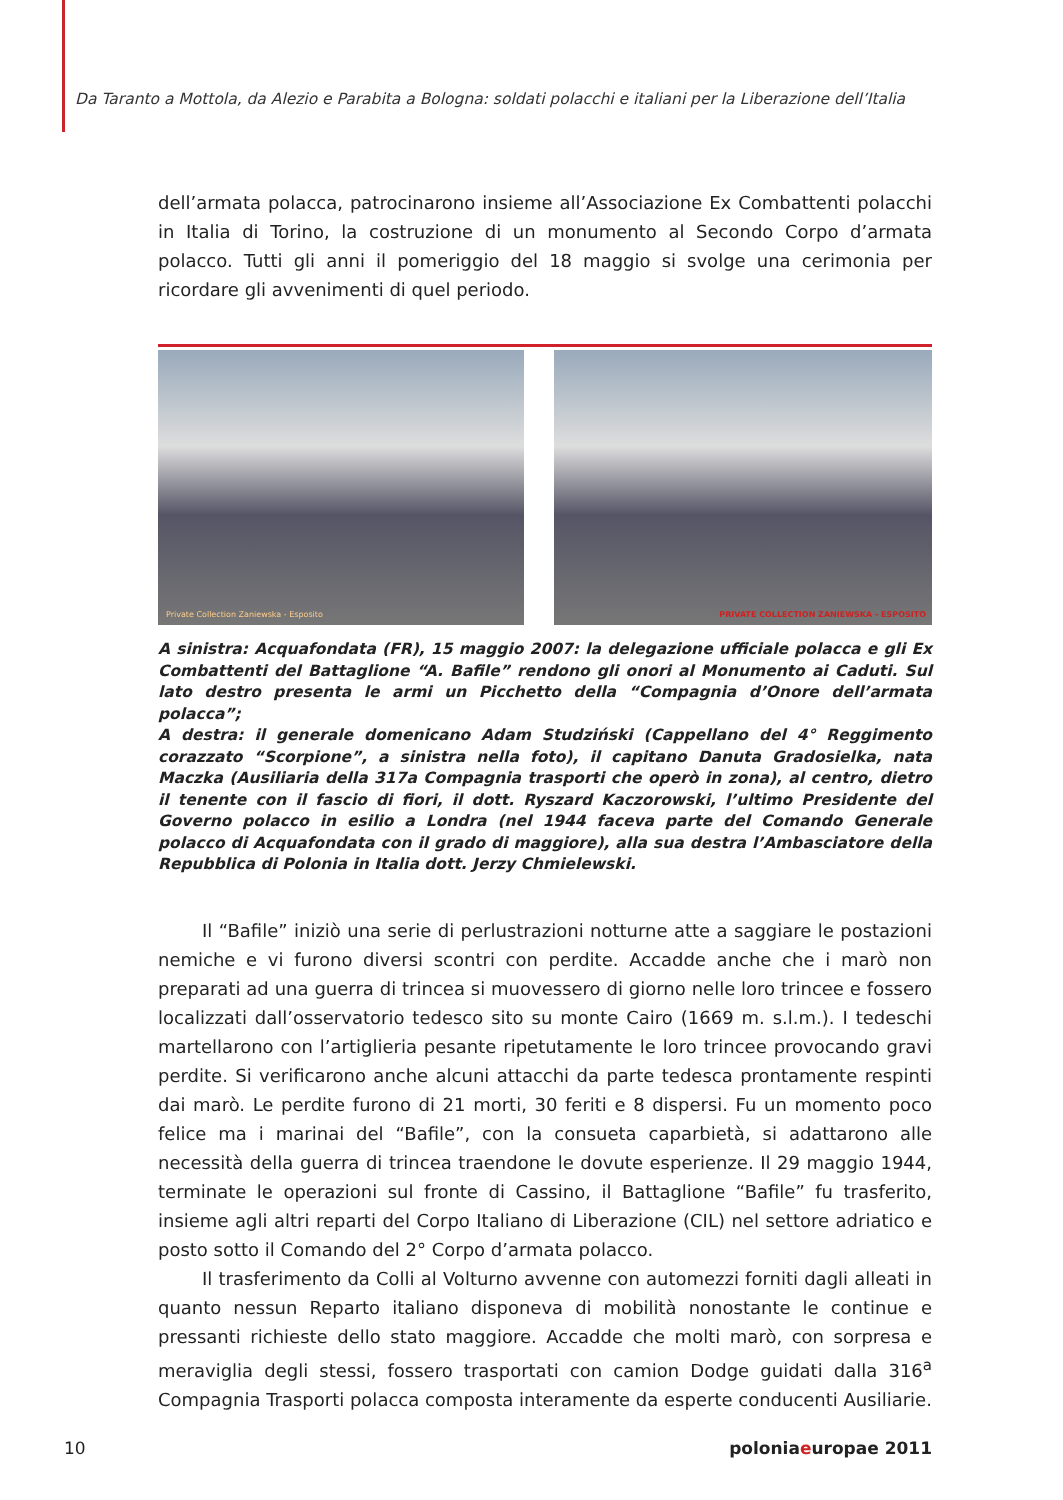Da Taranto a Mottola, da Alezio e Parabita a Bologna: soldati polacchi e italiani per la Liberazione dell’Italia
dell’armata polacca, patrocinarono insieme all’Associazione Ex Combattenti polacchi in Italia di Torino, la costruzione di un monumento al Secondo Corpo d’armata polacco. Tutti gli anni il pomeriggio del 18 maggio si svolge una cerimonia per ricordare gli avvenimenti di quel periodo.
Private Collection Zaniewska - Esposito
PRIVATE COLLECTION ZANIEWSKA - ESPOSITO
A sinistra: Acquafondata (FR), 15 maggio 2007: la delegazione ufficiale polacca e gli Ex Combattenti del Battaglione “A. Bafile” rendono gli onori al Monumento ai Caduti. Sul lato destro presenta le armi un Picchetto della “Compagnia d’Onore dell’armata polacca”;
A destra: il generale domenicano Adam Studziński (Cappellano del 4° Reggimento corazzato “Scorpione”, a sinistra nella foto), il capitano Danuta Gradosielka, nata Maczka (Ausiliaria della 317a Compagnia trasporti che operò in zona), al centro, dietro il tenente con il fascio di fiori, il dott. Ryszard Kaczorowski, l’ultimo Presidente del Governo polacco in esilio a Londra (nel 1944 faceva parte del Comando Generale polacco di Acquafondata con il grado di maggiore), alla sua destra l’Ambasciatore della Repubblica di Polonia in Italia dott. Jerzy Chmielewski.
Il “Bafile” iniziò una serie di perlustrazioni notturne atte a saggiare le postazioni nemiche e vi furono diversi scontri con perdite. Accadde anche che i marò non preparati ad una guerra di trincea si muovessero di giorno nelle loro trincee e fossero localizzati dall’osservatorio tedesco sito su monte Cairo (1669 m. s.l.m.). I tedeschi martellarono con l’artiglieria pesante ripetutamente le loro trincee provocando gravi perdite. Si verificarono anche alcuni attacchi da parte tedesca prontamente respinti dai marò. Le perdite furono di 21 morti, 30 feriti e 8 dispersi. Fu un momento poco felice ma i marinai del “Bafile”, con la consueta caparbietà, si adattarono alle necessità della guerra di trincea traendone le dovute esperienze. Il 29 maggio 1944, terminate le operazioni sul fronte di Cassino, il Battaglione “Bafile” fu trasferito, insieme agli altri reparti del Corpo Italiano di Liberazione (CIL) nel settore adriatico e posto sotto il Comando del 2° Corpo d’armata polacco.
Il trasferimento da Colli al Volturno avvenne con automezzi forniti dagli alleati in quanto nessun Reparto italiano disponeva di mobilità nonostante le continue e pressanti richieste dello stato maggiore. Accadde che molti marò, con sorpresa e meraviglia degli stessi, fossero trasportati con camion Dodge guidati dalla 316<sup>a</sup> Compagnia Trasporti polacca composta interamente da esperte conducenti Ausiliarie.
10 poloniaeuropae 2011